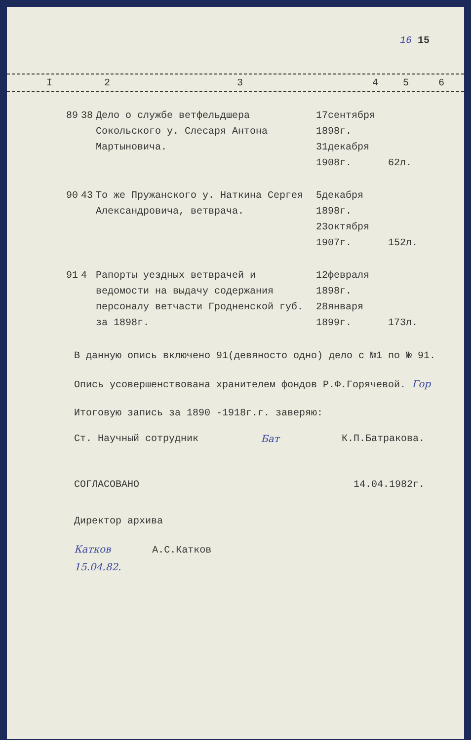16 15
| I | 2 | 3 | 4 | 5 | 6 |
| --- | --- | --- | --- | --- | --- |
| 89 | 38 | Дело о службе ветфельдшера Сокольского у. Слесаря Антона Мартыновича. | 17сентября 1898г. 31декабря 1908г. | 62л. |
| 90 | 43 | То же Пружанского у. Наткина Сергея Александровича, ветврача. | 5декабря 1898г. 23октября 1907г. | 152л. |
| 91 | 4 | Рапорты уездных ветврачей и ведомости на выдачу содержания персоналу ветчасти Гродненской губ. за 1898г. | 12февраля 1898г. 28января 1899г. | 173л. |
В данную опись включено 91(девяносто одно) дело с №1 по № 91.
Опись усовершенствована хранителем фондов Р.Ф.Горячевой. Гор
Итоговую запись за 1890 -1918г.г. заверяю:
Ст. Научный сотрудник Бат К.П.Батракова.
СОГЛАСОВАНО 14.04.1982г.
Директор архива
Катков А.С.Катков
15.04.82.